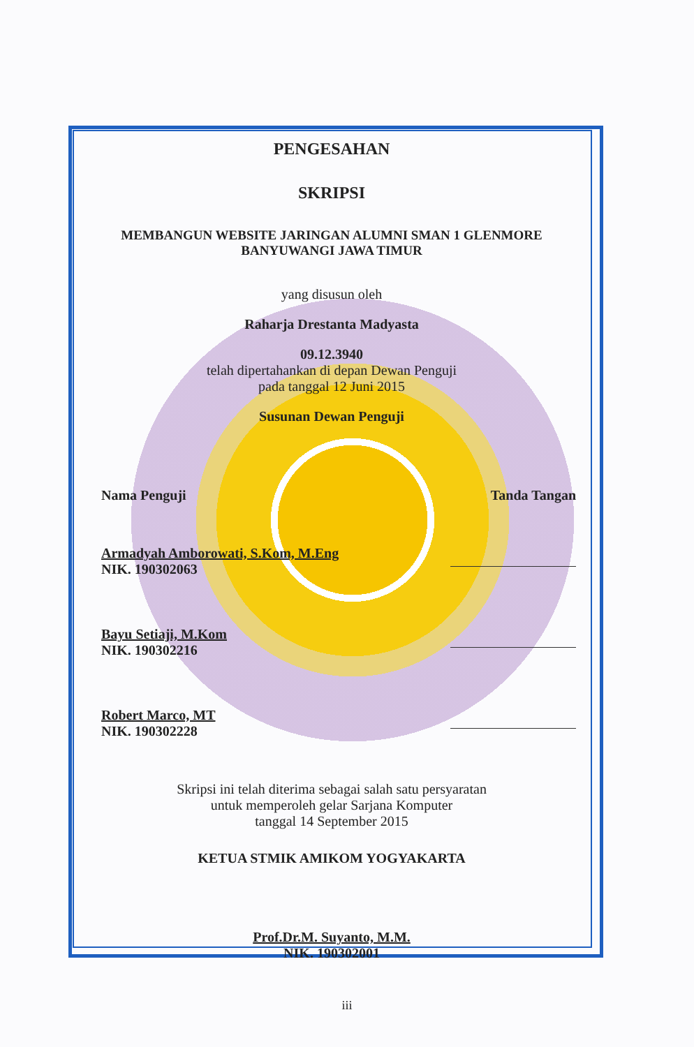PENGESAHAN
SKRIPSI
MEMBANGUN WEBSITE JARINGAN ALUMNI SMAN 1 GLENMORE
BANYUWANGI JAWA TIMUR
yang disusun oleh
Raharja Drestanta Madyasta
09.12.3940
telah dipertahankan di depan Dewan Penguji
pada tanggal 12 Juni 2015
Susunan Dewan Penguji
Nama Penguji Tanda Tangan
Armadyah Amborowati, S.Kom, M.Eng
NIK. 190302063
Bayu Setiaji, M.Kom
NIK. 190302216
Robert Marco, MT
NIK. 190302228
Skripsi ini telah diterima sebagai salah satu persyaratan
untuk memperoleh gelar Sarjana Komputer
tanggal 14 September 2015
KETUA STMIK AMIKOM YOGYAKARTA
Prof.Dr.M. Suyanto, M.M.
NIK. 190302001
iii